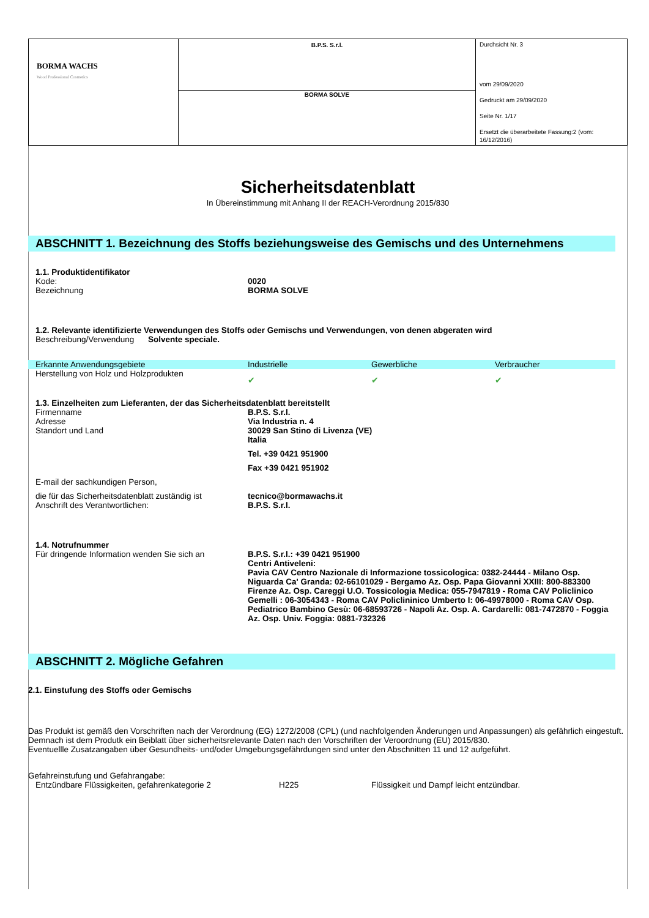| BORMA WACHS Wood Professional Cosmetics | B.P.S. S.r.l. | Durchsicht Nr. 3 vom 29/09/2020 Gedruckt am 29/09/2020 Seite Nr. 1/17 Ersetzt die überarbeitete Fassung:2 (vom: 16/12/2016) |
| | BORMA SOLVE | |
Sicherheitsdatenblatt
In Übereinstimmung mit Anhang II der REACH-Verordnung 2015/830
ABSCHNITT 1. Bezeichnung des Stoffs beziehungsweise des Gemischs und des Unternehmens
1.1. Produktidentifikator
Kode: 0020
Bezeichnung BORMA SOLVE
1.2. Relevante identifizierte Verwendungen des Stoffs oder Gemischs und Verwendungen, von denen abgeraten wird
Beschreibung/Verwendung Solvente speciale.
Erkannte Anwendungsgebiete Industrielle Gewerbliche Verbraucher
Herstellung von Holz und Holzprodukten
✔ ✔ ✔
1.3. Einzelheiten zum Lieferanten, der das Sicherheitsdatenblatt bereitstellt
Firmenname
Adresse
Standort und Land
B.P.S. S.r.l.
Via Industria n. 4
30029 San Stino di Livenza (VE)
Italia
Tel. +39 0421 951900
Fax +39 0421 951902
E-mail der sachkundigen Person,
die für das Sicherheitsdatenblatt zuständig ist
Anschrift des Verantwortlichen:
tecnico@bormawachs.it
B.P.S. S.r.l.
1.4. Notrufnummer
Für dringende Information wenden Sie sich an
B.P.S. S.r.l.: +39 0421 951900
Centri Antiveleni:
Pavia CAV Centro Nazionale di Informazione tossicologica: 0382-24444 - Milano Osp. Niguarda Ca' Granda: 02-66101029 - Bergamo Az. Osp. Papa Giovanni XXIII: 800-883300
Firenze Az. Osp. Careggi U.O. Tossicologia Medica: 055-7947819 - Roma CAV Policlinico Gemelli : 06-3054343 - Roma CAV Policlininico Umberto I: 06-49978000 - Roma CAV Osp. Pediatrico Bambino Gesù: 06-68593726 - Napoli Az. Osp. A. Cardarelli: 081-7472870 - Foggia Az. Osp. Univ. Foggia: 0881-732326
ABSCHNITT 2. Mögliche Gefahren
2.1. Einstufung des Stoffs oder Gemischs
Das Produkt ist gemäß den Vorschriften nach der Verordnung (EG) 1272/2008 (CPL) (und nachfolgenden Änderungen und Anpassungen) als gefährlich eingestuft. Demnach ist dem Produtk ein Beiblatt über sicherheitsrelevante Daten nach den Vorschriften der Veroordnung (EU) 2015/830.
Eventuellle Zusatzangaben über Gesundheits- und/oder Umgebungsgefährdungen sind unter den Abschnitten 11 und 12 aufgeführt.
Gefahreinstufung und Gefahrangabe:
Entzündbare Flüssigkeiten, gefahrenkategorie 2 H225 Flüssigkeit und Dampf leicht entzündbar.